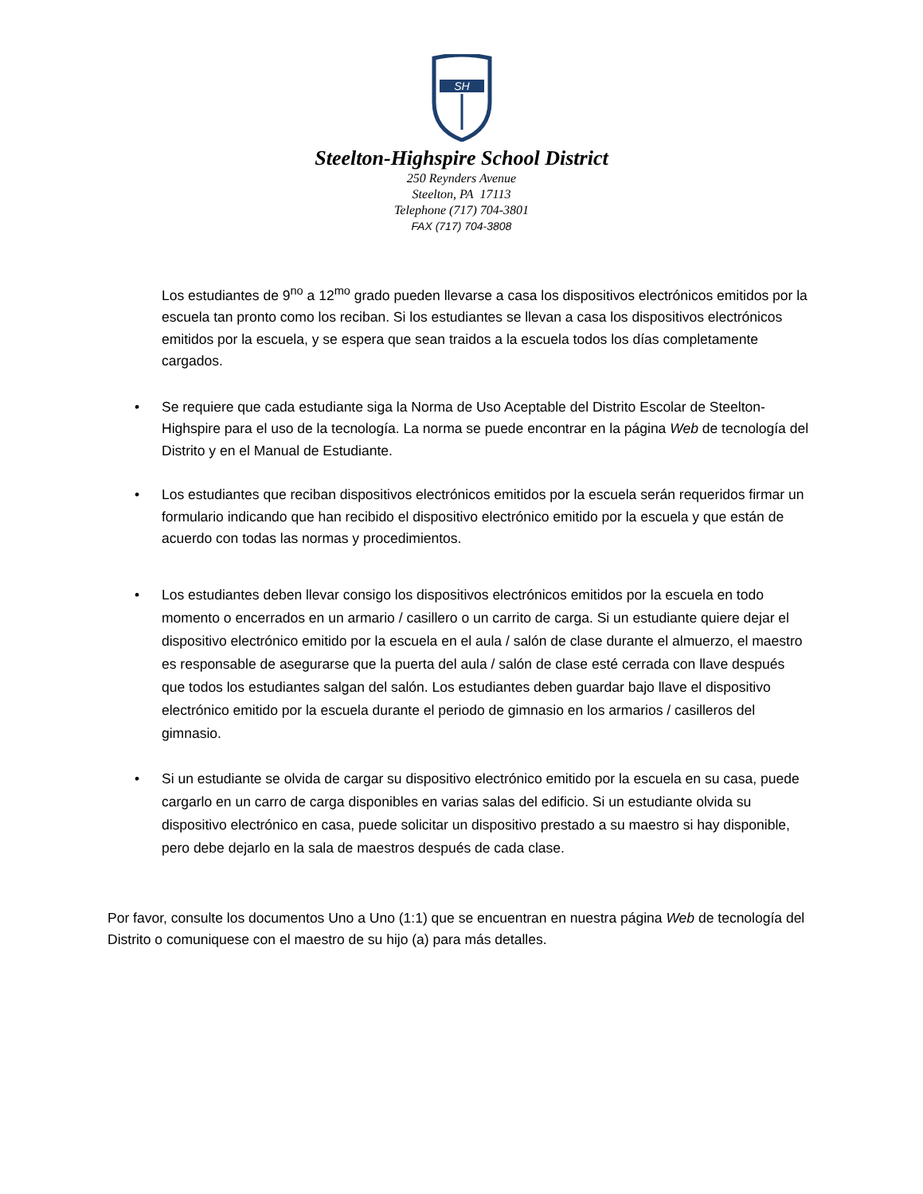SH
Steelton-Highspire School District
250 Reynders Avenue
Steelton, PA 17113
Telephone (717) 704-3801
FAX (717) 704-3808
Los estudiantes de 9<sup>no</sup> a 12<sup>mo</sup> grado pueden llevarse a casa los dispositivos electrónicos emitidos por la escuela tan pronto como los reciban. Si los estudiantes se llevan a casa los dispositivos electrónicos emitidos por la escuela, y se espera que sean traidos a la escuela todos los días completamente cargados.
• Se requiere que cada estudiante siga la Norma de Uso Aceptable del Distrito Escolar de Steelton-Highspire para el uso de la tecnología. La norma se puede encontrar en la página Web de tecnología del Distrito y en el Manual de Estudiante.
• Los estudiantes que reciban dispositivos electrónicos emitidos por la escuela serán requeridos firmar un formulario indicando que han recibido el dispositivo electrónico emitido por la escuela y que están de acuerdo con todas las normas y procedimientos.
• Los estudiantes deben llevar consigo los dispositivos electrónicos emitidos por la escuela en todo momento o encerrados en un armario / casillero o un carrito de carga. Si un estudiante quiere dejar el dispositivo electrónico emitido por la escuela en el aula / salón de clase durante el almuerzo, el maestro es responsable de asegurarse que la puerta del aula / salón de clase esté cerrada con llave después que todos los estudiantes salgan del salón. Los estudiantes deben guardar bajo llave el dispositivo electrónico emitido por la escuela durante el periodo de gimnasio en los armarios / casilleros del gimnasio.
• Si un estudiante se olvida de cargar su dispositivo electrónico emitido por la escuela en su casa, puede cargarlo en un carro de carga disponibles en varias salas del edificio. Si un estudiante olvida su dispositivo electrónico en casa, puede solicitar un dispositivo prestado a su maestro si hay disponible, pero debe dejarlo en la sala de maestros después de cada clase.
Por favor, consulte los documentos Uno a Uno (1:1) que se encuentran en nuestra página Web de tecnología del Distrito o comuniquese con el maestro de su hijo (a) para más detalles.